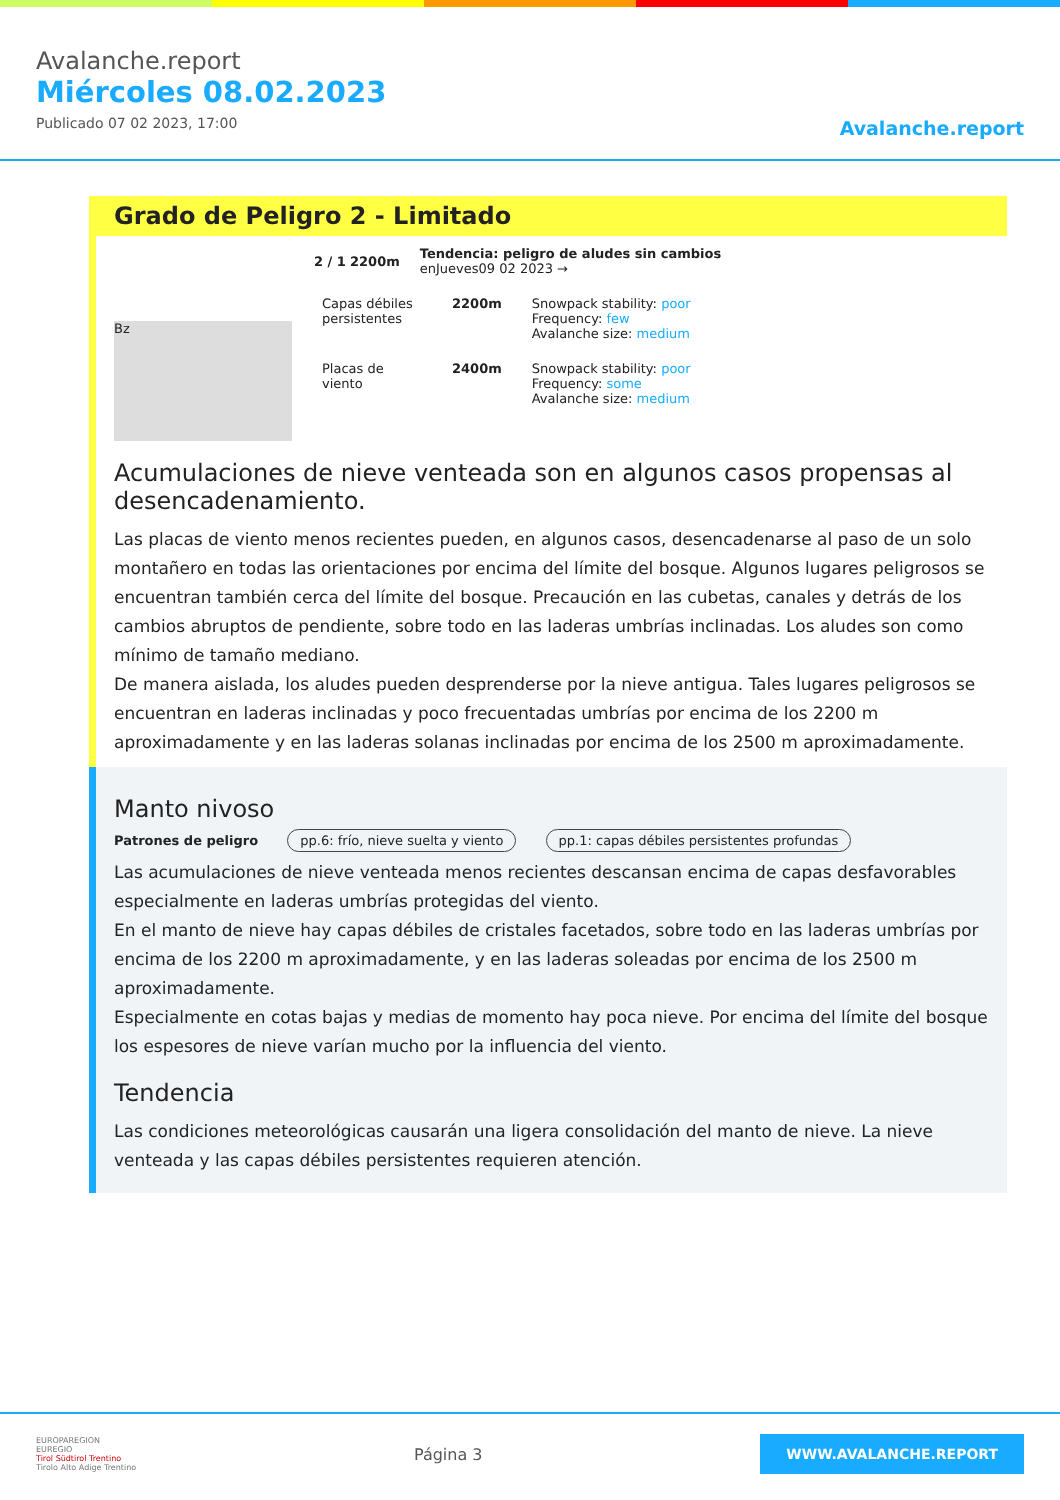Avalanche.report
Miércoles 08.02.2023
Publicado 07 02 2023, 17:00
Avalanche.report
Grado de Peligro 2 - Limitado
2 / 1 2200m Tendencia: peligro de aludes sin cambios
enJueves09 02 2023 →
Bz
Capas débiles persistentes
2200m Snowpack stability: poor
Frequency: few
Avalanche size: medium
Placas de viento
2400m Snowpack stability: poor
Frequency: some
Avalanche size: medium
Acumulaciones de nieve venteada son en algunos casos propensas al desencadenamiento.
Las placas de viento menos recientes pueden, en algunos casos, desencadenarse al paso de un solo montañero en todas las orientaciones por encima del límite del bosque. Algunos lugares peligrosos se encuentran también cerca del límite del bosque. Precaución en las cubetas, canales y detrás de los cambios abruptos de pendiente, sobre todo en las laderas umbrías inclinadas. Los aludes son como mínimo de tamaño mediano.
De manera aislada, los aludes pueden desprenderse por la nieve antigua. Tales lugares peligrosos se encuentran en laderas inclinadas y poco frecuentadas umbrías por encima de los 2200 m aproximadamente y en las laderas solanas inclinadas por encima de los 2500 m aproximadamente.
Manto nivoso
Patrones de peligro pp.6: frío, nieve suelta y viento pp.1: capas débiles persistentes profundas
Las acumulaciones de nieve venteada menos recientes descansan encima de capas desfavorables especialmente en laderas umbrías protegidas del viento.
En el manto de nieve hay capas débiles de cristales facetados, sobre todo en las laderas umbrías por encima de los 2200 m aproximadamente, y en las laderas soleadas por encima de los 2500 m aproximadamente.
Especialmente en cotas bajas y medias de momento hay poca nieve. Por encima del límite del bosque los espesores de nieve varían mucho por la influencia del viento.
Tendencia
Las condiciones meteorológicas causarán una ligera consolidación del manto de nieve. La nieve venteada y las capas débiles persistentes requieren atención.
EUROPAREGION
EUREGIO
Tirol Südtirol Trentino
Tirolo Alto Adige Trentino
Página 3
WWW.AVALANCHE.REPORT